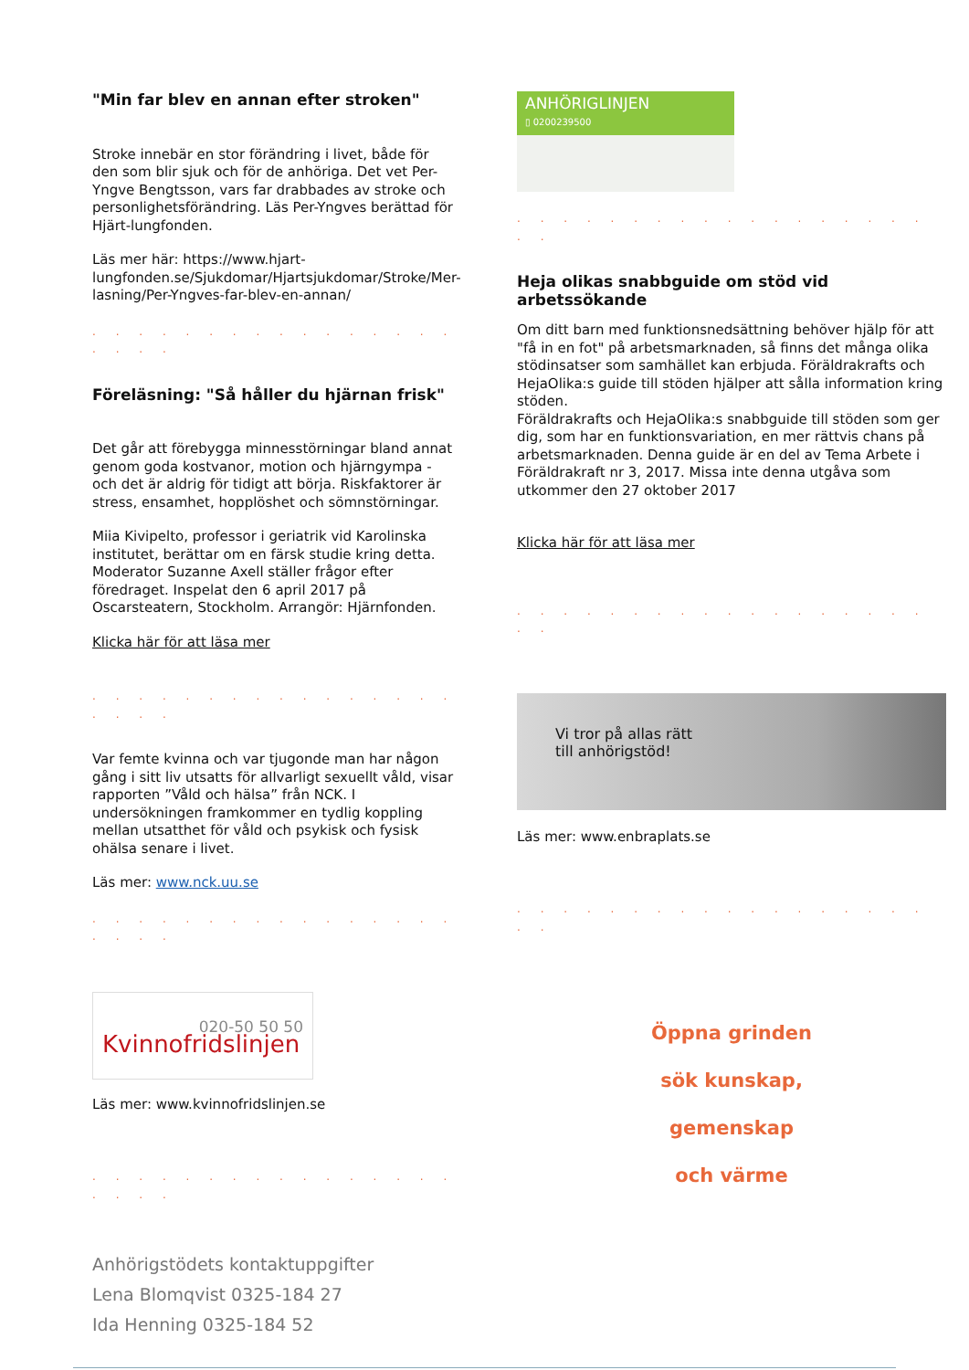"Min far blev en annan efter stroken"
Stroke innebär en stor förändring i livet, både för den som blir sjuk och för de anhöriga. Det vet Per-Yngve Bengtsson, vars far drabbades av stroke och personlighetsförändring. Läs Per-Yngves berättad för Hjärt-lungfonden.
Läs mer här: https://www.hjart-lungfonden.se/Sjukdomar/Hjartsjukdomar/Stroke/Mer-lasning/Per-Yngves-far-blev-en-annan/
. . . . . . . . . . . . . . . . . . . .
Föreläsning: "Så håller du hjärnan frisk"
Det går att förebygga minnesstörningar bland annat genom goda kostvanor, motion och hjärngympa - och det är aldrig för tidigt att börja. Riskfaktorer är stress, ensamhet, hopplöshet och sömnstörningar.
Miia Kivipelto, professor i geriatrik vid Karolinska institutet, berättar om en färsk studie kring detta. Moderator Suzanne Axell ställer frågor efter föredraget. Inspelat den 6 april 2017 på Oscarsteatern, Stockholm. Arrangör: Hjärnfonden.
Klicka här för att läsa mer
. . . . . . . . . . . . . . . . . . . .
Var femte kvinna och var tjugonde man har någon gång i sitt liv utsatts för allvarligt sexuellt våld, visar rapporten ”Våld och hälsa” från NCK. I undersökningen framkommer en tydlig koppling mellan utsatthet för våld och psykisk och fysisk ohälsa senare i livet.
Läs mer: www.nck.uu.se
. . . . . . . . . . . . . . . . . . . .
020-50 50 50
Kvinnofridslinjen
Läs mer: www.kvinnofridslinjen.se
. . . . . . . . . . . . . . . . . . . .
Anhörigstödets kontaktuppgifter
Lena Blomqvist 0325-184 27
Ida Henning 0325-184 52
ANHÖRIGLINJEN
▯ 0200239500
. . . . . . . . . . . . . . . . . . . .
Heja olikas snabbguide om stöd vid arbetssökande
Om ditt barn med funktionsnedsättning behöver hjälp för att "få in en fot" på arbetsmarknaden, så finns det många olika stödinsatser som samhället kan erbjuda. Föräldrakrafts och HejaOlika:s guide till stöden hjälper att sålla information kring stöden.
Föräldrakrafts och HejaOlika:s snabbguide till stöden som ger dig, som har en funktionsvariation, en mer rättvis chans på arbetsmarknaden. Denna guide är en del av Tema Arbete i Föräldrakraft nr 3, 2017. Missa inte denna utgåva som utkommer den 27 oktober 2017
Klicka här för att läsa mer
. . . . . . . . . . . . . . . . . . . .
Vi tror på allas rätt
till anhörigstöd!
Läs mer: www.enbraplats.se
. . . . . . . . . . . . . . . . . . . .
Öppna grinden
sök kunskap,
gemenskap
och värme